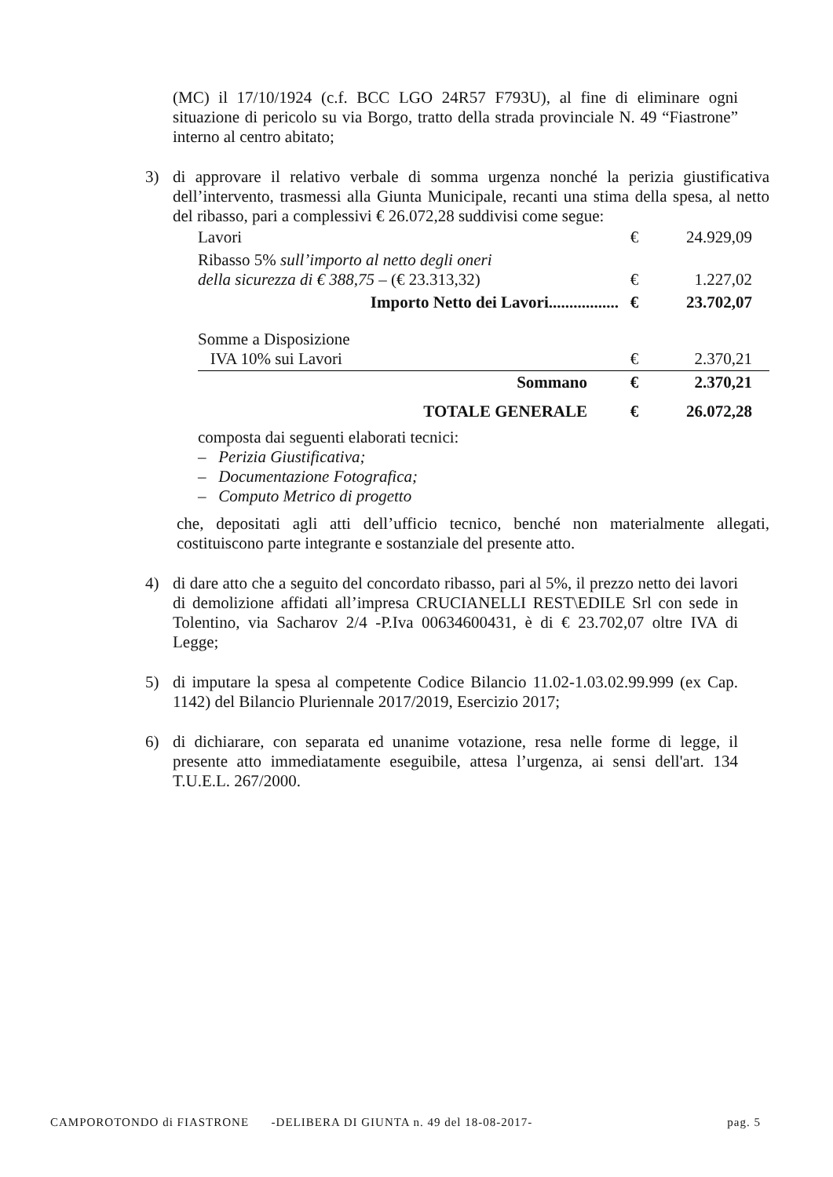(MC) il 17/10/1924 (c.f. BCC LGO 24R57 F793U), al fine di eliminare ogni situazione di pericolo su via Borgo, tratto della strada provinciale N. 49 “Fiastrone” interno al centro abitato;
3) di approvare il relativo verbale di somma urgenza nonché la perizia giustificativa dell’intervento, trasmessi alla Giunta Municipale, recanti una stima della spesa, al netto del ribasso, pari a complessivi € 26.072,28 suddivisi come segue:
| Lavori | € | 24.929,09 |
| Ribasso 5% sull’importo al netto degli oneri della sicurezza di € 388,75 – (€ 23.313,32) | € | 1.227,02 |
| Importo Netto dei Lavori................. | € | 23.702,07 |
| Somme a Disposizione IVA 10% sui Lavori | € | 2.370,21 |
| Sommano | € | 2.370,21 |
| TOTALE GENERALE | € | 26.072,28 |
composta dai seguenti elaborati tecnici:
– Perizia Giustificativa;
– Documentazione Fotografica;
– Computo Metrico di progetto
che, depositati agli atti dell’ufficio tecnico, benché non materialmente allegati, costituiscono parte integrante e sostanziale del presente atto.
4) di dare atto che a seguito del concordato ribasso, pari al 5%, il prezzo netto dei lavori di demolizione affidati all’impresa CRUCIANELLI REST\EDILE Srl con sede in Tolentino, via Sacharov 2/4 -P.Iva 00634600431, è di € 23.702,07 oltre IVA di Legge;
5) di imputare la spesa al competente Codice Bilancio 11.02-1.03.02.99.999 (ex Cap. 1142) del Bilancio Pluriennale 2017/2019, Esercizio 2017;
6) di dichiarare, con separata ed unanime votazione, resa nelle forme di legge, il presente atto immediatamente eseguibile, attesa l’urgenza, ai sensi dell'art. 134 T.U.E.L. 267/2000.
CAMPOROTONDO di FIASTRONE -DELIBERA DI GIUNTA n. 49 del 18-08-2017- pag. 5